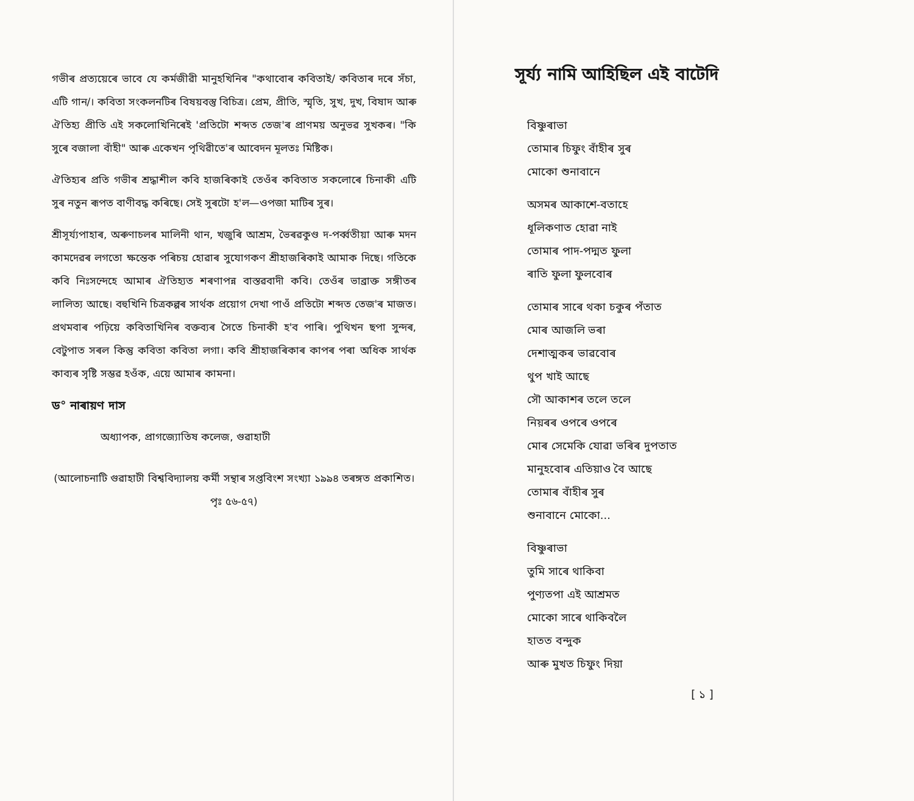গভীৰ প্ৰত্যয়েৰে ভাবে যে কৰ্মজীৱী মানুহখিনিৰ "কথাবোৰ কবিতাই/ কবিতাৰ দৰে সঁচা, এটি গান/। কবিতা সংকলনটিৰ বিষয়বস্তু বিচিত্ৰ। প্ৰেম, প্ৰীতি, স্মৃতি, সুখ, দুখ, বিষাদ আৰু ঐতিহ্য প্ৰীতি এই সকলোখিনিৰেই 'প্ৰতিটো শব্দত তেজ'ৰ প্ৰাণময় অনুভৱ সুখকৰ। "কি সুৰে বজালা বাঁহী" আৰু একেখন পৃথিৱীতে'ৰ আবেদন মূলতঃ মিষ্টিক।
ঐতিহ্যৰ প্ৰতি গভীৰ শ্ৰদ্ধাশীল কবি হাজৰিকাই তেওঁৰ কবিতাত সকলোৰে চিনাকী এটি সুৰ নতুন ৰূপত বাণীবদ্ধ কৰিছে। সেই সুৰটো হ'ল—ওপজা মাটিৰ সুৰ।
শ্ৰীসূৰ্য্যপাহাৰ, অৰুণাচলৰ মালিনী থান, খজুৰি আশ্ৰম, ভৈৰৱকুণ্ড দ-পৰ্ব্বতীয়া আৰু মদন কামদেৱৰ লগতো ক্ষন্তেক পৰিচয় হোৱাৰ সুযোগকণ শ্ৰীহাজৰিকাই আমাক দিছে। গতিকে কবি নিঃসন্দেহে আমাৰ ঐতিহ্যত শৰণাপন্ন বাস্তৱবাদী কবি। তেওঁৰ ভাব্ৰাক্ত সঙ্গীতৰ লালিত্য আছে। বহুখিনি চিত্ৰকল্পৰ সাৰ্থক প্ৰয়োগ দেখা পাওঁ প্ৰতিটো শব্দত তেজ'ৰ মাজত। প্ৰথমবাৰ পঢ়িয়ে কবিতাখিনিৰ বক্তব্যৰ সৈতে চিনাকী হ'ব পাৰি। পুথিখন ছপা সুন্দৰ, বেটুপাত সৰল কিন্তু কবিতা কবিতা লগা। কবি শ্ৰীহাজৰিকাৰ কাপৰ পৰা অধিক সাৰ্থক কাব্যৰ সৃষ্টি সম্ভৱ হওঁক, এয়ে আমাৰ কামনা।
ড° নাৰায়ণ দাস
অধ্যাপক, প্ৰাগজ্যোতিষ কলেজ, গুৱাহাটী
(আলোচনাটি গুৱাহাটী বিশ্ববিদ্যালয় কৰ্মী সন্থাৰ সপ্তবিংশ সংখ্যা ১৯৯৪ তৰঙ্গত প্ৰকাশিত। পৃঃ ৫৬-৫৭)
সূৰ্য্য নামি আহিছিল এই বাটেদি
বিষ্ণুৰাভা
তোমাৰ চিফুং বাঁহীৰ সুৰ
মোকো শুনাবানে
অসমৰ আকাশে-বতাহে
ধূলিকণাত হোৱা নাই
তোমাৰ পাদ-পদ্মত ফুলা
ৰাতি ফুলা ফুলবোৰ
তোমাৰ সাৰে থকা চকুৰ পঁতাত
মোৰ আজলি ভৰা
দেশাত্মকৰ ভাৱবোৰ
থুপ খাই আছে
সৌ আকাশৰ তলে তলে
নিয়ৰৰ ওপৰে ওপৰে
মোৰ সেমেকি যোৱা ভৰিৰ দুপতাত
মানুহবোৰ এতিয়াও বৈ আছে
তোমাৰ বাঁহীৰ সুৰ
শুনাবানে মোকো...
বিষ্ণুৰাভা
তুমি সাৰে থাকিবা
পুণ্যতপা এই আশ্ৰমত
মোকো সাৰে থাকিবলৈ
হাতত বন্দুক
আৰু মুখত চিফুং দিয়া
[ ১ ]